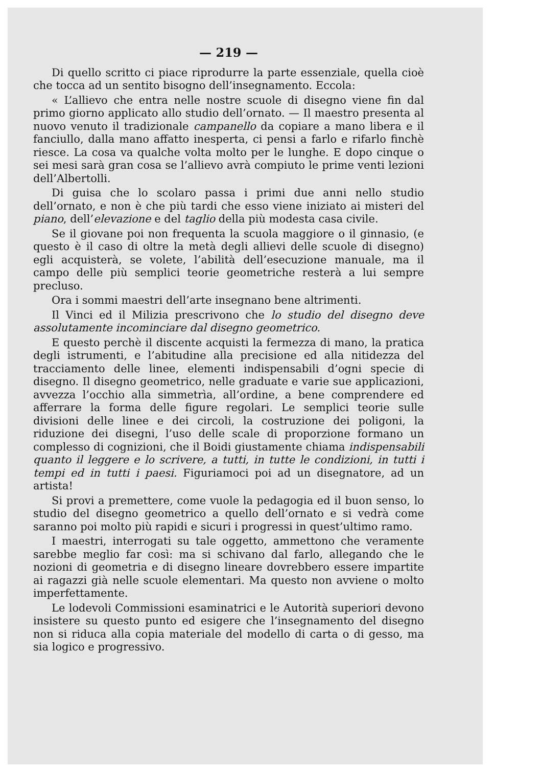— 219 —
Di quello scritto ci piace riprodurre la parte essenziale, quella cioè che tocca ad un sentito bisogno dell’insegnamento. Eccola:
« L’allievo che entra nelle nostre scuole di disegno viene fin dal primo giorno applicato allo studio dell’ornato. — Il maestro presenta al nuovo venuto il tradizionale campanello da copiare a mano libera e il fanciullo, dalla mano affatto inesperta, ci pensi a farlo e rifarlo finchè riesce. La cosa va qualche volta molto per le lunghe. E dopo cinque o sei mesi sarà gran cosa se l’allievo avrà compiuto le prime venti lezioni dell’Albertolli.
Di guisa che lo scolaro passa i primi due anni nello studio dell’ornato, e non è che più tardi che esso viene iniziato ai misteri del piano, dell’elevazione e del taglio della più modesta casa civile.
Se il giovane poi non frequenta la scuola maggiore o il ginnasio, (e questo è il caso di oltre la metà degli allievi delle scuole di disegno) egli acquisterà, se volete, l’abilità dell’esecuzione manuale, ma il campo delle più semplici teorie geometriche resterà a lui sempre precluso.
Ora i sommi maestri dell’arte insegnano bene altrimenti.
Il Vinci ed il Milizia prescrivono che lo studio del disegno deve assolutamente incominciare dal disegno geometrico.
E questo perchè il discente acquisti la fermezza di mano, la pratica degli istrumenti, e l’abitudine alla precisione ed alla nitidezza del tracciamento delle linee, elementi indispensabili d’ogni specie di disegno. Il disegno geometrico, nelle graduate e varie sue applicazioni, avvezza l’occhio alla simmetrìa, all’ordine, a bene comprendere ed afferrare la forma delle figure regolari. Le semplici teorie sulle divisioni delle linee e dei circoli, la costruzione dei poligoni, la riduzione dei disegni, l’uso delle scale di proporzione formano un complesso di cognizioni, che il Boidi giustamente chiama indispensabili quanto il leggere e lo scrivere, a tutti, in tutte le condizioni, in tutti i tempi ed in tutti i paesi. Figuriamoci poi ad un disegnatore, ad un artista!
Si provi a premettere, come vuole la pedagogia ed il buon senso, lo studio del disegno geometrico a quello dell’ornato e si vedrà come saranno poi molto più rapidi e sicuri i progressi in quest’ultimo ramo.
I maestri, interrogati su tale oggetto, ammettono che veramente sarebbe meglio far così: ma si schivano dal farlo, allegando che le nozioni di geometria e di disegno lineare dovrebbero essere impartite ai ragazzi già nelle scuole elementari. Ma questo non avviene o molto imperfettamente.
Le lodevoli Commissioni esaminatrici e le Autorità superiori devono insistere su questo punto ed esigere che l’insegnamento del disegno non si riduca alla copia materiale del modello di carta o di gesso, ma sia logico e progressivo.